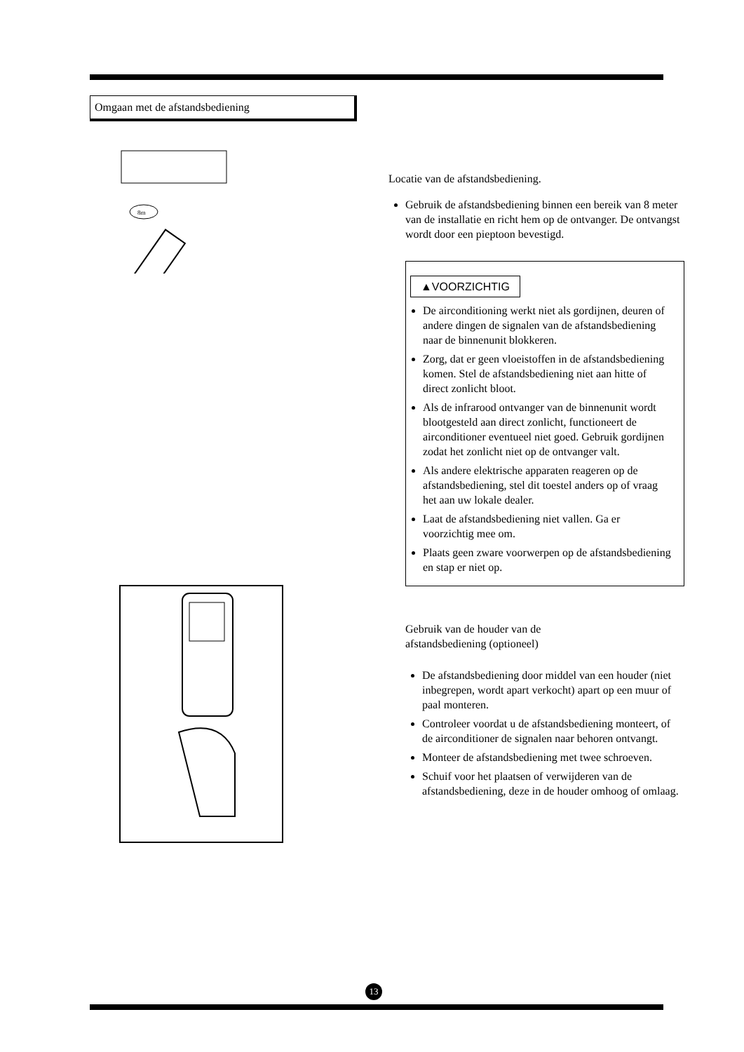Omgaan met de afstandsbediening
8m
Locatie van de afstandsbediening.
Gebruik de afstandsbediening binnen een bereik van 8 meter van de installatie en richt hem op de ontvanger. De ontvangst wordt door een pieptoon bevestigd.
▲VOORZICHTIG
De airconditioning werkt niet als gordijnen, deuren of andere dingen de signalen van de afstandsbediening naar de binnenunit blokkeren.
Zorg, dat er geen vloeistoffen in de afstandsbediening komen. Stel de afstandsbediening niet aan hitte of direct zonlicht bloot.
Als de infrarood ontvanger van de binnenunit wordt blootgesteld aan direct zonlicht, functioneert de airconditioner eventueel niet goed. Gebruik gordijnen zodat het zonlicht niet op de ontvanger valt.
Als andere elektrische apparaten reageren op de afstandsbediening, stel dit toestel anders op of vraag het aan uw lokale dealer.
Laat de afstandsbediening niet vallen. Ga er voorzichtig mee om.
Plaats geen zware voorwerpen op de afstandsbediening en stap er niet op.
Gebruik van de houder van de
afstandsbediening (optioneel)
De afstandsbediening door middel van een houder (niet inbegrepen, wordt apart verkocht) apart op een muur of paal monteren.
Controleer voordat u de afstandsbediening monteert, of de airconditioner de signalen naar behoren ontvangt.
Monteer de afstandsbediening met twee schroeven.
Schuif voor het plaatsen of verwijderen van de afstandsbediening, deze in de houder omhoog of omlaag.
13